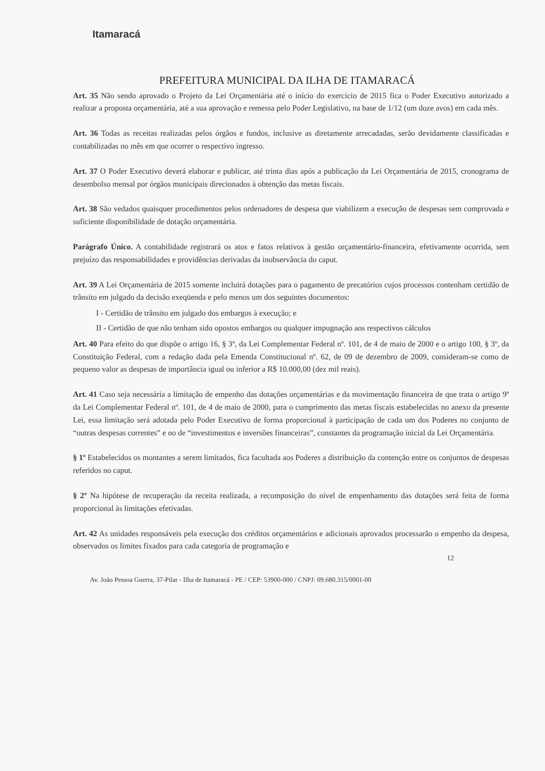Itamaracá
PREFEITURA MUNICIPAL DA ILHA DE ITAMARACÁ
Art. 35 Não sendo aprovado o Projeto da Lei Orçamentária até o início do exercício de 2015 fica o Poder Executivo autorizado a realizar a proposta orçamentária, até a sua aprovação e remessa pelo Poder Legislativo, na base de 1/12 (um doze avos) em cada mês.
Art. 36 Todas as receitas realizadas pelos órgãos e fundos, inclusive as diretamente arrecadadas, serão devidamente classificadas e contabilizadas no mês em que ocorrer o respectivo ingresso.
Art. 37 O Poder Executivo deverá elaborar e publicar, até trinta dias após a publicação da Lei Orçamentária de 2015, cronograma de desembolso mensal por órgãos municipais direcionados à obtenção das metas fiscais.
Art. 38 São vedados quaisquer procedimentos pelos ordenadores de despesa que viabilizem a execução de despesas sem comprovada e suficiente disponibilidade de dotação orçamentária.
Parágrafo Único. A contabilidade registrará os atos e fatos relativos à gestão orçamentário-financeira, efetivamente ocorrida, sem prejuízo das responsabilidades e providências derivadas da inobservância do caput.
Art. 39 A Lei Orçamentária de 2015 somente incluirá dotações para o pagamento de precatórios cujos processos contenham certidão de trânsito em julgado da decisão exeqüenda e pelo menos um dos seguintes documentos:
I - Certidão de trânsito em julgado dos embargos à execução; e
II - Certidão de que não tenham sido opostos embargos ou qualquer impugnação aos respectivos cálculos
Art. 40 Para efeito do que dispõe o artigo 16, § 3º, da Lei Complementar Federal nº. 101, de 4 de maio de 2000 e o artigo 100, § 3º, da Constituição Federal, com a redação dada pela Emenda Constitucional nº. 62, de 09 de dezembro de 2009, consideram-se como de pequeno valor as despesas de importância igual ou inferior a R$ 10.000,00 (dez mil reais).
Art. 41 Caso seja necessária a limitação de empenho das dotações orçamentárias e da movimentação financeira de que trata o artigo 9º da Lei Complementar Federal nº. 101, de 4 de maio de 2000, para o cumprimento das metas fiscais estabelecidas no anexo da presente Lei, essa limitação será adotada pelo Poder Executivo de forma proporcional à participação de cada um dos Poderes no conjunto de “outras despesas correntes” e no de “investimentos e inversões financeiras”, constantes da programação inicial da Lei Orçamentária.
§ 1º Estabelecidos os montantes a serem limitados, fica facultada aos Poderes a distribuição da contenção entre os conjuntos de despesas referidos no caput.
§ 2º Na hipótese de recuperação da receita realizada, a recomposição do nível de empenhamento das dotações será feita de forma proporcional às limitações efetivadas.
Art. 42 As unidades responsáveis pela execução dos créditos orçamentários e adicionais aprovados processarão o empenho da despesa, observados os limites fixados para cada categoria de programação e
12
Av. João Pessoa Guerra, 37-Pilar - Ilha de Itamaracá - PE / CEP: 53900-000 / CNPJ: 09.680.315/0001-00